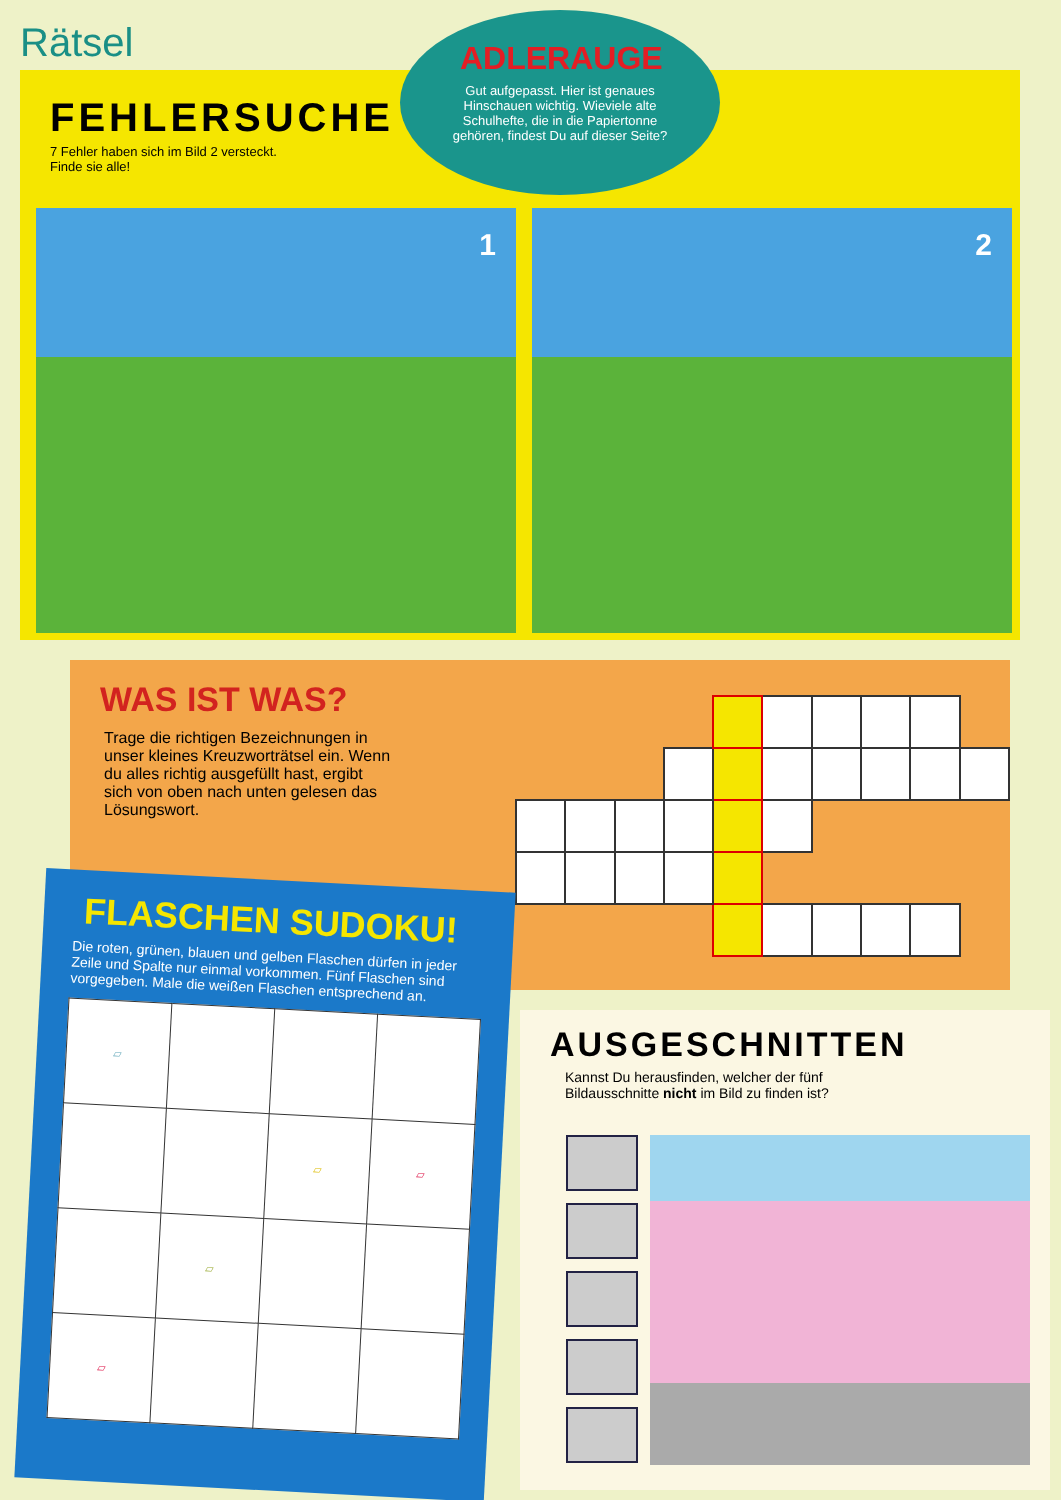Rätsel
FEHLERSUCHE
7 Fehler haben sich im Bild 2 versteckt.
Finde sie alle!
ADLERAUGE
Gut aufgepasst. Hier ist genaues Hinschauen wichtig. Wieviele alte Schulhefte, die in die Papiertonne gehören, findest Du auf dieser Seite?
1 2
WAS IST WAS?
Trage die richtigen Bezeichnungen in unser kleines Kreuzworträtsel ein. Wenn du alles richtig ausgefüllt hast, ergibt sich von oben nach unten gelesen das Lösungswort.
FLASCHEN SUDOKU!
Die roten, grünen, blauen und gelben Flaschen dürfen in jeder Zeile und Spalte nur einmal vorkommen. Fünf Flaschen sind vorgegeben. Male die weißen Flaschen entsprechend an.
| ▱ | | | |
| | | ▱ | ▱ |
| | ▱ | | |
| ▱ | | | |
AUSGESCHNITTEN
Kannst Du herausfinden, welcher der fünf
Bildausschnitte nicht im Bild zu finden ist?